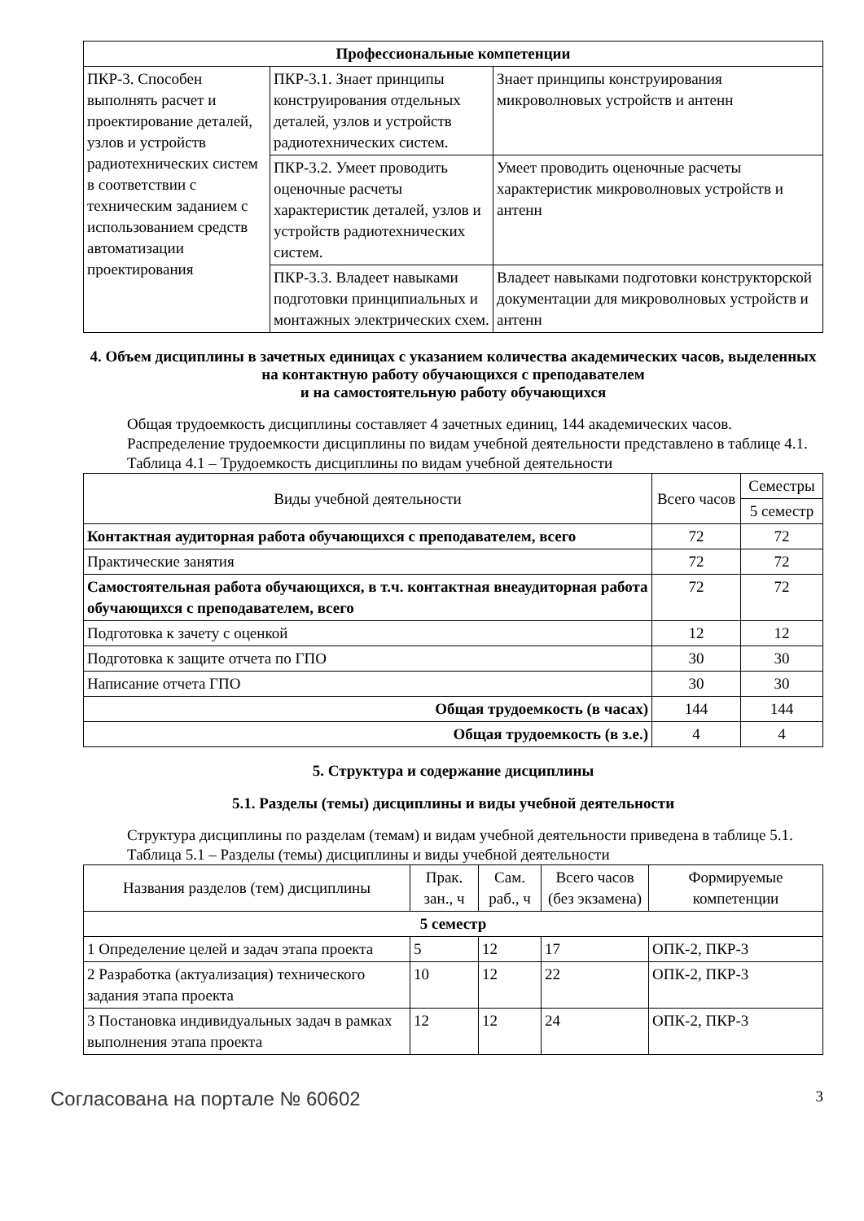| Профессиональные компетенции | | |
| ПКР-3. Способен выполнять расчет и проектирование деталей, узлов и устройств радиотехнических систем в соответствии с техническим заданием с использованием средств автоматизации проектирования | ПКР-3.1. Знает принципы конструирования отдельных деталей, узлов и устройств радиотехнических систем. | Знает принципы конструирования микроволновых устройств и антенн |
| | ПКР-3.2. Умеет проводить оценочные расчеты характеристик деталей, узлов и устройств радиотехнических систем. | Умеет проводить оценочные расчеты характеристик микроволновых устройств и антенн |
| | ПКР-3.3. Владеет навыками подготовки принципиальных и монтажных электрических схем. | Владеет навыками подготовки конструкторской документации для микроволновых устройств и антенн |
4. Объем дисциплины в зачетных единицах с указанием количества академических часов, выделенных на контактную работу обучающихся с преподавателем
и на самостоятельную работу обучающихся
Общая трудоемкость дисциплины составляет 4 зачетных единиц, 144 академических часов.
Распределение трудоемкости дисциплины по видам учебной деятельности представлено в таблице 4.1.
Таблица 4.1 – Трудоемкость дисциплины по видам учебной деятельности
| Виды учебной деятельности | Всего часов | Семестры |
| --- | --- | --- |
| | | 5 семестр |
| Контактная аудиторная работа обучающихся с преподавателем, всего | 72 | 72 |
| Практические занятия | 72 | 72 |
| Самостоятельная работа обучающихся, в т.ч. контактная внеаудиторная работа обучающихся с преподавателем, всего | 72 | 72 |
| Подготовка к зачету с оценкой | 12 | 12 |
| Подготовка к защите отчета по ГПО | 30 | 30 |
| Написание отчета ГПО | 30 | 30 |
| Общая трудоемкость (в часах) | 144 | 144 |
| Общая трудоемкость (в з.е.) | 4 | 4 |
5. Структура и содержание дисциплины
5.1. Разделы (темы) дисциплины и виды учебной деятельности
Структура дисциплины по разделам (темам) и видам учебной деятельности приведена в таблице 5.1.
Таблица 5.1 – Разделы (темы) дисциплины и виды учебной деятельности
| Названия разделов (тем) дисциплины | Прак. зан., ч | Сам. раб., ч | Всего часов (без экзамена) | Формируемые компетенции |
| --- | --- | --- | --- | --- |
| 5 семестр | | | | |
| 1 Определение целей и задач этапа проекта | 5 | 12 | 17 | ОПК-2, ПКР-3 |
| 2 Разработка (актуализация) технического задания этапа проекта | 10 | 12 | 22 | ОПК-2, ПКР-3 |
| 3 Постановка индивидуальных задач в рамках выполнения этапа проекта | 12 | 12 | 24 | ОПК-2, ПКР-3 |
Согласована на портале № 60602 3